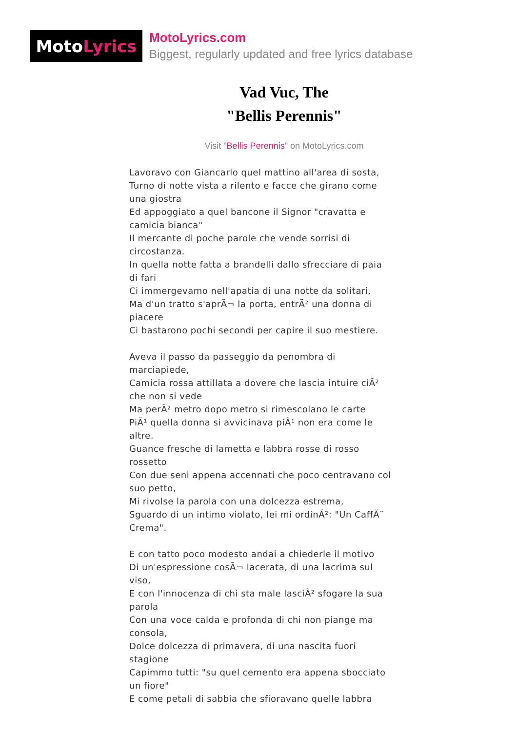Moto Lyrics
MotoLyrics.com
Biggest, regularly updated and free lyrics database
Vad Vuc, The
"Bellis Perennis"
Visit "Bellis Perennis" on MotoLyrics.com
Lavoravo con Giancarlo quel mattino all'area di sosta,
Turno di notte vista a rilento e facce che girano come una giostra
Ed appoggiato a quel bancone il Signor "cravatta e camicia bianca"
Il mercante di poche parole che vende sorrisi di circostanza.
In quella notte fatta a brandelli dallo sfrecciare di paia di fari
Ci immergevamo nell'apatia di una notte da solitari,
Ma d'un tratto s'aprÃ¬ la porta, entrÃ² una donna di piacere
Ci bastarono pochi secondi per capire il suo mestiere.
Aveva il passo da passeggio da penombra di marciapiede,
Camicia rossa attillata a dovere che lascia intuire ciÃ² che non si vede
Ma perÃ² metro dopo metro si rimescolano le carte
PiÃ¹ quella donna si avvicinava piÃ¹ non era come le altre.
Guance fresche di lametta e labbra rosse di rosso rossetto
Con due seni appena accennati che poco centravano col suo petto,
Mi rivolse la parola con una dolcezza estrema,
Sguardo di un intimo violato, lei mi ordinÃ²: "Un CaffÃ¨ Crema".
E con tatto poco modesto andai a chiederle il motivo
Di un'espressione cosÃ¬ lacerata, di una lacrima sul viso,
E con l'innocenza di chi sta male lasciÃ² sfogare la sua parola
Con una voce calda e profonda di chi non piange ma consola,
Dolce dolcezza di primavera, di una nascita fuori stagione
Capimmo tutti: "su quel cemento era appena sbocciato un fiore"
E come petali di sabbia che sfioravano quelle labbra